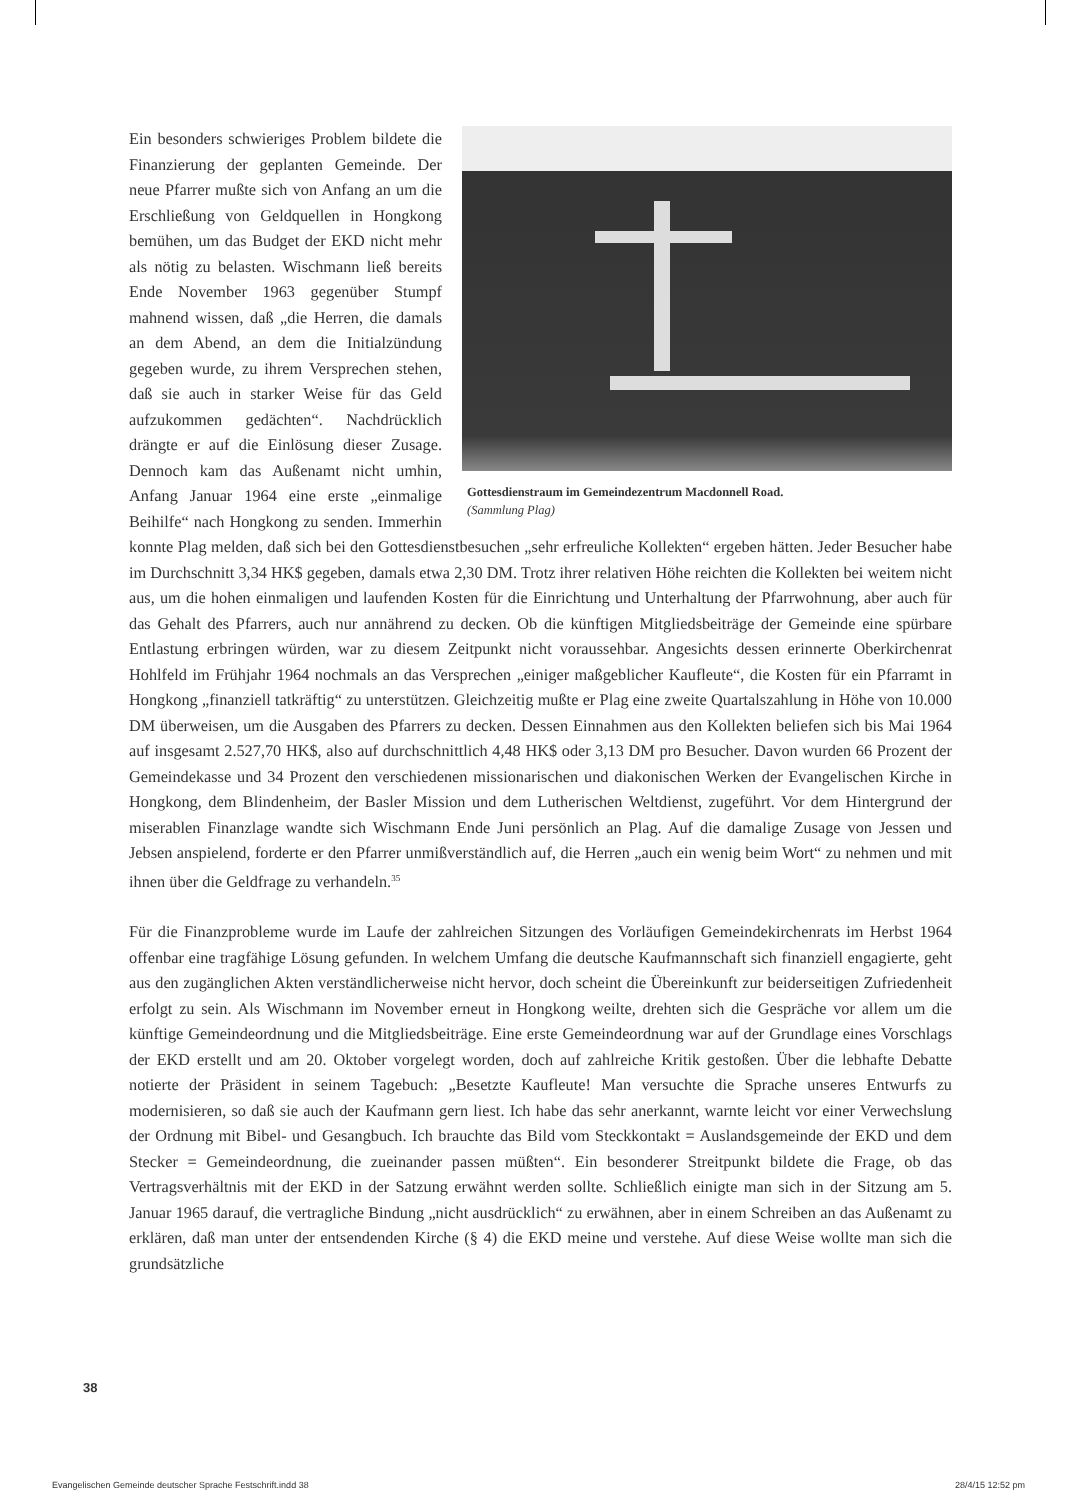Gottesdienstraum im Gemeindezentrum Macdonnell Road.
(Sammlung Plag)
Ein besonders schwieriges Problem bildete die Finanzierung der geplanten Gemeinde. Der neue Pfarrer mußte sich von Anfang an um die Erschließung von Geldquellen in Hongkong bemühen, um das Budget der EKD nicht mehr als nötig zu belasten. Wischmann ließ bereits Ende November 1963 gegenüber Stumpf mahnend wissen, daß „die Herren, die damals an dem Abend, an dem die Initialzündung gegeben wurde, zu ihrem Versprechen stehen, daß sie auch in starker Weise für das Geld aufzukommen gedächten“. Nachdrücklich drängte er auf die Einlösung dieser Zusage. Dennoch kam das Außenamt nicht umhin, Anfang Januar 1964 eine erste „einmalige Beihilfe“ nach Hongkong zu senden. Immerhin konnte Plag melden, daß sich bei den Gottesdienstbesuchen „sehr erfreuliche Kollekten“ ergeben hätten. Jeder Besucher habe im Durchschnitt 3,34 HK$ gegeben, damals etwa 2,30 DM. Trotz ihrer relativen Höhe reichten die Kollekten bei weitem nicht aus, um die hohen einmaligen und laufenden Kosten für die Einrichtung und Unterhaltung der Pfarrwohnung, aber auch für das Gehalt des Pfarrers, auch nur annährend zu decken. Ob die künftigen Mitgliedsbeiträge der Gemeinde eine spürbare Entlastung erbringen würden, war zu diesem Zeitpunkt nicht voraussehbar. Angesichts dessen erinnerte Oberkirchenrat Hohlfeld im Frühjahr 1964 nochmals an das Versprechen „einiger maßgeblicher Kaufleute“, die Kosten für ein Pfarramt in Hongkong „finanziell tatkräftig“ zu unterstützen. Gleichzeitig mußte er Plag eine zweite Quartalszahlung in Höhe von 10.000 DM überweisen, um die Ausgaben des Pfarrers zu decken. Dessen Einnahmen aus den Kollekten beliefen sich bis Mai 1964 auf insgesamt 2.527,70 HK$, also auf durchschnittlich 4,48 HK$ oder 3,13 DM pro Besucher. Davon wurden 66 Prozent der Gemeindekasse und 34 Prozent den verschiedenen missionarischen und diakonischen Werken der Evangelischen Kirche in Hongkong, dem Blindenheim, der Basler Mission und dem Lutherischen Weltdienst, zugeführt. Vor dem Hintergrund der miserablen Finanzlage wandte sich Wischmann Ende Juni persönlich an Plag. Auf die damalige Zusage von Jessen und Jebsen anspielend, forderte er den Pfarrer unmißverständlich auf, die Herren „auch ein wenig beim Wort“ zu nehmen und mit ihnen über die Geldfrage zu verhandeln.<sup>35</sup>
Für die Finanzprobleme wurde im Laufe der zahlreichen Sitzungen des Vorläufigen Gemeindekirchenrats im Herbst 1964 offenbar eine tragfähige Lösung gefunden. In welchem Umfang die deutsche Kaufmannschaft sich finanziell engagierte, geht aus den zugänglichen Akten verständlicherweise nicht hervor, doch scheint die Übereinkunft zur beiderseitigen Zufriedenheit erfolgt zu sein. Als Wischmann im November erneut in Hongkong weilte, drehten sich die Gespräche vor allem um die künftige Gemeindeordnung und die Mitgliedsbeiträge. Eine erste Gemeindeordnung war auf der Grundlage eines Vorschlags der EKD erstellt und am 20. Oktober vorgelegt worden, doch auf zahlreiche Kritik gestoßen. Über die lebhafte Debatte notierte der Präsident in seinem Tagebuch: „Besetzte Kaufleute! Man versuchte die Sprache unseres Entwurfs zu modernisieren, so daß sie auch der Kaufmann gern liest. Ich habe das sehr anerkannt, warnte leicht vor einer Verwechslung der Ordnung mit Bibel- und Gesangbuch. Ich brauchte das Bild vom Steckkontakt = Auslandsgemeinde der EKD und dem Stecker = Gemeindeordnung, die zueinander passen müßten“. Ein besonderer Streitpunkt bildete die Frage, ob das Vertragsverhältnis mit der EKD in der Satzung erwähnt werden sollte. Schließlich einigte man sich in der Sitzung am 5. Januar 1965 darauf, die vertragliche Bindung „nicht ausdrücklich“ zu erwähnen, aber in einem Schreiben an das Außenamt zu erklären, daß man unter der entsendenden Kirche (§ 4) die EKD meine und verstehe. Auf diese Weise wollte man sich die grundsätzliche
38
Evangelischen Gemeinde deutscher Sprache Festschrift.indd 38
28/4/15 12:52 pm